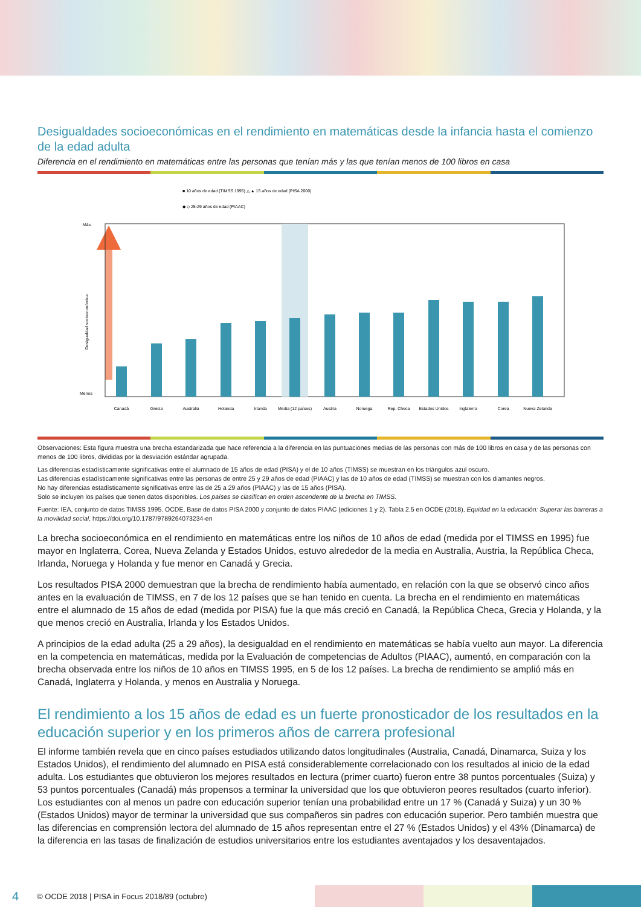Desigualdades socioeconómicas en el rendimiento en matemáticas desde la infancia hasta el comienzo de la edad adulta
Diferencia en el rendimiento en matemáticas entre las personas que tenían más y las que tenían menos de 100 libros en casa
■ 10 años de edad (TIMSS 1995) △ ▲ 15 años de edad (PISA 2000)
◆ ◇ 25-29 años de edad (PIAAC)
Más
Menos
Desigualdad socioeconómica
Canadá
Grecia
Australia
Holanda
Irlanda
Media (12 países)
Austria
Noruega
Rep. Checa
Estados Unidos
Inglaterra
Corea
Nueva Zelanda
Observaciones: Esta figura muestra una brecha estandarizada que hace referencia a la diferencia en las puntuaciones medias de las personas con más de 100 libros en casa y de las personas con menos de 100 libros, divididas por la desviación estándar agrupada.
Las diferencias estadísticamente significativas entre el alumnado de 15 años de edad (PISA) y el de 10 años (TIMSS) se muestran en los triángulos azul oscuro.
Las diferencias estadísticamente significativas entre las personas de entre 25 y 29 años de edad (PIAAC) y las de 10 años de edad (TIMSS) se muestran con los diamantes negros.
No hay diferencias estadísticamente significativas entre las de 25 a 29 años (PIAAC) y las de 15 años (PISA).
Solo se incluyen los países que tienen datos disponibles. Los países se clasifican en orden ascendente de la brecha en TIMSS.
Fuente: IEA, conjunto de datos TIMSS 1995. OCDE, Base de datos PISA 2000 y conjunto de datos PIAAC (ediciones 1 y 2). Tabla 2.5 en OCDE (2018), Equidad en la educación: Superar las barreras a la movilidad social, https://doi.org/10.1787/9789264073234-en
La brecha socioeconómica en el rendimiento en matemáticas entre los niños de 10 años de edad (medida por el TIMSS en 1995) fue mayor en Inglaterra, Corea, Nueva Zelanda y Estados Unidos, estuvo alrededor de la media en Australia, Austria, la República Checa, Irlanda, Noruega y Holanda y fue menor en Canadá y Grecia.
Los resultados PISA 2000 demuestran que la brecha de rendimiento había aumentado, en relación con la que se observó cinco años antes en la evaluación de TIMSS, en 7 de los 12 países que se han tenido en cuenta. La brecha en el rendimiento en matemáticas entre el alumnado de 15 años de edad (medida por PISA) fue la que más creció en Canadá, la República Checa, Grecia y Holanda, y la que menos creció en Australia, Irlanda y los Estados Unidos.
A principios de la edad adulta (25 a 29 años), la desigualdad en el rendimiento en matemáticas se había vuelto aun mayor. La diferencia en la competencia en matemáticas, medida por la Evaluación de competencias de Adultos (PIAAC), aumentó, en comparación con la brecha observada entre los niños de 10 años en TIMSS 1995, en 5 de los 12 países. La brecha de rendimiento se amplió más en Canadá, Inglaterra y Holanda, y menos en Australia y Noruega.
El rendimiento a los 15 años de edad es un fuerte pronosticador de los resultados en la educación superior y en los primeros años de carrera profesional
El informe también revela que en cinco países estudiados utilizando datos longitudinales (Australia, Canadá, Dinamarca, Suiza y los Estados Unidos), el rendimiento del alumnado en PISA está considerablemente correlacionado con los resultados al inicio de la edad adulta. Los estudiantes que obtuvieron los mejores resultados en lectura (primer cuarto) fueron entre 38 puntos porcentuales (Suiza) y 53 puntos porcentuales (Canadá) más propensos a terminar la universidad que los que obtuvieron peores resultados (cuarto inferior). Los estudiantes con al menos un padre con educación superior tenían una probabilidad entre un 17 % (Canadá y Suiza) y un 30 % (Estados Unidos) mayor de terminar la universidad que sus compañeros sin padres con educación superior. Pero también muestra que las diferencias en comprensión lectora del alumnado de 15 años representan entre el 27 % (Estados Unidos) y el 43% (Dinamarca) de la diferencia en las tasas de finalización de estudios universitarios entre los estudiantes aventajados y los desaventajados.
4 © OCDE 2018 | PISA in Focus 2018/89 (octubre)